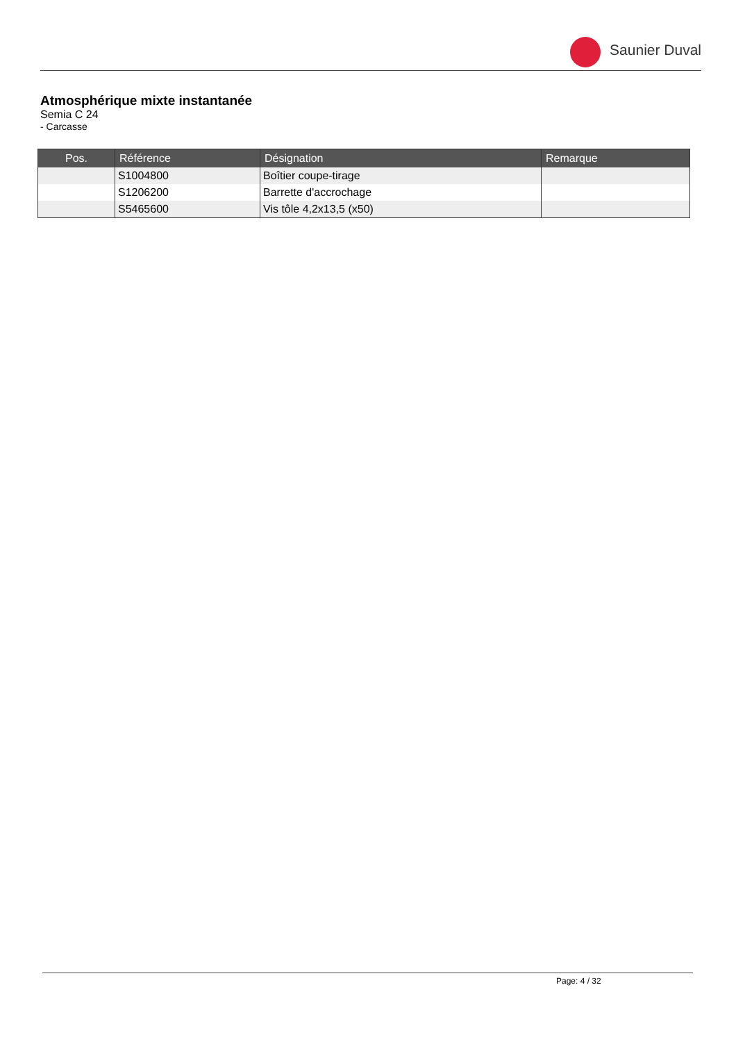Saunier Duval
Atmosphérique mixte instantanée
Semia C 24
- Carcasse
| Pos. | Référence | Désignation | Remarque |
| --- | --- | --- | --- |
| | S1004800 | Boîtier coupe-tirage | |
| | S1206200 | Barrette d'accrochage | |
| | S5465600 | Vis tôle 4,2x13,5 (x50) | |
Page: 4 / 32